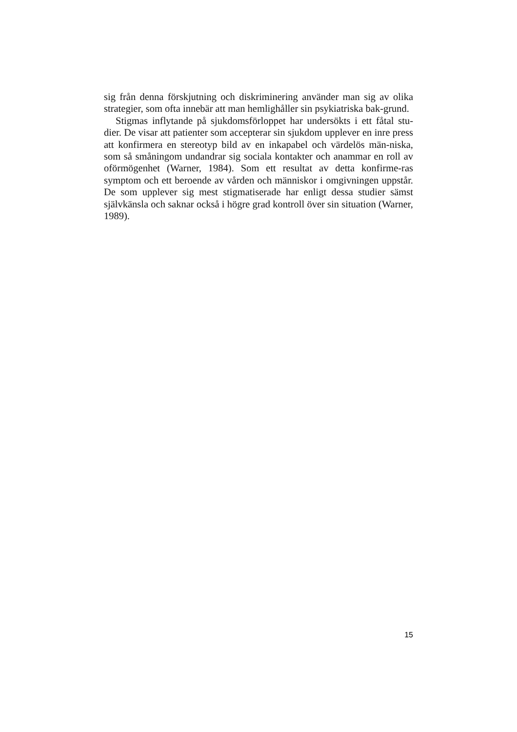sig från denna förskjutning och diskriminering använder man sig av olika strategier, som ofta innebär att man hemlighåller sin psykiatriska bak-grund.
Stigmas inflytande på sjukdomsförloppet har undersökts i ett fåtal stu-dier. De visar att patienter som accepterar sin sjukdom upplever en inre press att konfirmera en stereotyp bild av en inkapabel och värdelös män-niska, som så småningom undandrar sig sociala kontakter och anammar en roll av oförmögenhet (Warner, 1984). Som ett resultat av detta konfirme-ras symptom och ett beroende av vården och människor i omgivningen uppstår. De som upplever sig mest stigmatiserade har enligt dessa studier sämst självkänsla och saknar också i högre grad kontroll över sin situation (Warner, 1989).
15